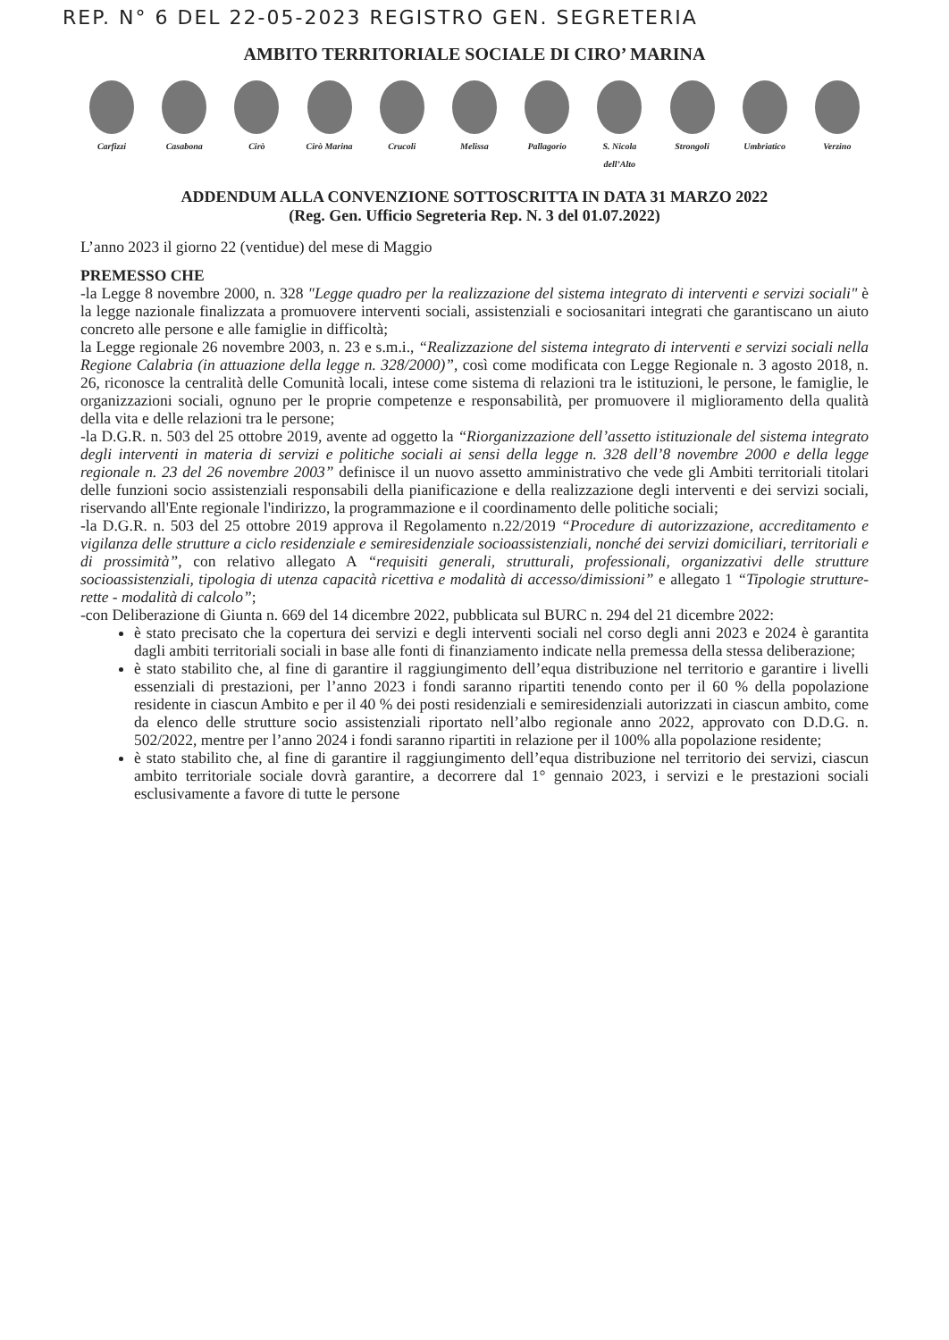REP. N° 6 DEL 22-05-2023 REGISTRO GEN. SEGRETERIA
AMBITO TERRITORIALE SOCIALE DI CIRO’ MARINA
Carfizzi Casabona Cirò Cirò Marina Crucoli Melissa Pallagorio S. Nicola dell’Alto
Strongoli Umbriatico Verzino
ADDENDUM ALLA CONVENZIONE SOTTOSCRITTA IN DATA 31 MARZO 2022
(Reg. Gen. Ufficio Segreteria Rep. N. 3 del 01.07.2022)
L’anno 2023 il giorno 22 (ventidue) del mese di Maggio
PREMESSO CHE
-la Legge 8 novembre 2000, n. 328 "Legge quadro per la realizzazione del sistema integrato di interventi e servizi sociali" è la legge nazionale finalizzata a promuovere interventi sociali, assistenziali e sociosanitari integrati che garantiscano un aiuto concreto alle persone e alle famiglie in difficoltà;
la Legge regionale 26 novembre 2003, n. 23 e s.m.i., “Realizzazione del sistema integrato di interventi e servizi sociali nella Regione Calabria (in attuazione della legge n. 328/2000)”, così come modificata con Legge Regionale n. 3 agosto 2018, n. 26, riconosce la centralità delle Comunità locali, intese come sistema di relazioni tra le istituzioni, le persone, le famiglie, le organizzazioni sociali, ognuno per le proprie competenze e responsabilità, per promuovere il miglioramento della qualità della vita e delle relazioni tra le persone;
-la D.G.R. n. 503 del 25 ottobre 2019, avente ad oggetto la “Riorganizzazione dell’assetto istituzionale del sistema integrato degli interventi in materia di servizi e politiche sociali ai sensi della legge n. 328 dell’8 novembre 2000 e della legge regionale n. 23 del 26 novembre 2003” definisce il un nuovo assetto amministrativo che vede gli Ambiti territoriali titolari delle funzioni socio assistenziali responsabili della pianificazione e della realizzazione degli interventi e dei servizi sociali, riservando all'Ente regionale l'indirizzo, la programmazione e il coordinamento delle politiche sociali;
-la D.G.R. n. 503 del 25 ottobre 2019 approva il Regolamento n.22/2019 “Procedure di autorizzazione, accreditamento e vigilanza delle strutture a ciclo residenziale e semiresidenziale socioassistenziali, nonché dei servizi domiciliari, territoriali e di prossimità”, con relativo allegato A “requisiti generali, strutturali, professionali, organizzativi delle strutture socioassistenziali, tipologia di utenza capacità ricettiva e modalità di accesso/dimissioni” e allegato 1 “Tipologie strutture- rette - modalità di calcolo”;
-con Deliberazione di Giunta n. 669 del 14 dicembre 2022, pubblicata sul BURC n. 294 del 21 dicembre 2022:
è stato precisato che la copertura dei servizi e degli interventi sociali nel corso degli anni 2023 e 2024 è garantita dagli ambiti territoriali sociali in base alle fonti di finanziamento indicate nella premessa della stessa deliberazione;
è stato stabilito che, al fine di garantire il raggiungimento dell’equa distribuzione nel territorio e garantire i livelli essenziali di prestazioni, per l’anno 2023 i fondi saranno ripartiti tenendo conto per il 60 % della popolazione residente in ciascun Ambito e per il 40 % dei posti residenziali e semiresidenziali autorizzati in ciascun ambito, come da elenco delle strutture socio assistenziali riportato nell’albo regionale anno 2022, approvato con D.D.G. n. 502/2022, mentre per l’anno 2024 i fondi saranno ripartiti in relazione per il 100% alla popolazione residente;
è stato stabilito che, al fine di garantire il raggiungimento dell’equa distribuzione nel territorio dei servizi, ciascun ambito territoriale sociale dovrà garantire, a decorrere dal 1° gennaio 2023, i servizi e le prestazioni sociali esclusivamente a favore di tutte le persone